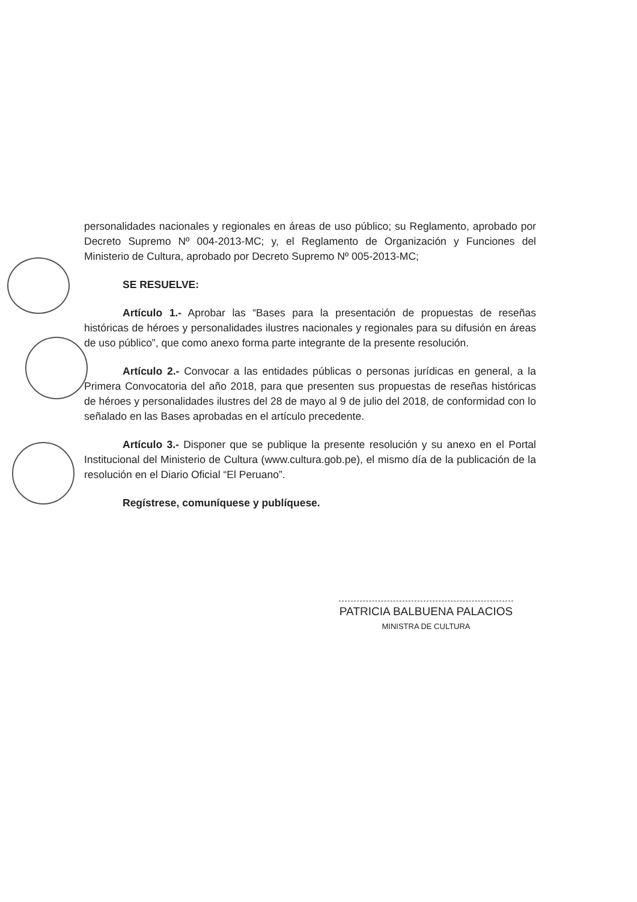personalidades nacionales y regionales en áreas de uso público; su Reglamento, aprobado por Decreto Supremo Nº 004-2013-MC; y, el Reglamento de Organización y Funciones del Ministerio de Cultura, aprobado por Decreto Supremo Nº 005-2013-MC;
SE RESUELVE:
Artículo 1.- Aprobar las “Bases para la presentación de propuestas de reseñas históricas de héroes y personalidades ilustres nacionales y regionales para su difusión en áreas de uso público”, que como anexo forma parte integrante de la presente resolución.
Artículo 2.- Convocar a las entidades públicas o personas jurídicas en general, a la Primera Convocatoria del año 2018, para que presenten sus propuestas de reseñas históricas de héroes y personalidades ilustres del 28 de mayo al 9 de julio del 2018, de conformidad con lo señalado en las Bases aprobadas en el artículo precedente.
Artículo 3.- Disponer que se publique la presente resolución y su anexo en el Portal Institucional del Ministerio de Cultura (www.cultura.gob.pe), el mismo día de la publicación de la resolución en el Diario Oficial “El Peruano”.
Regístrese, comuníquese y publíquese.
PATRICIA BALBUENA PALACIOS
MINISTRA DE CULTURA